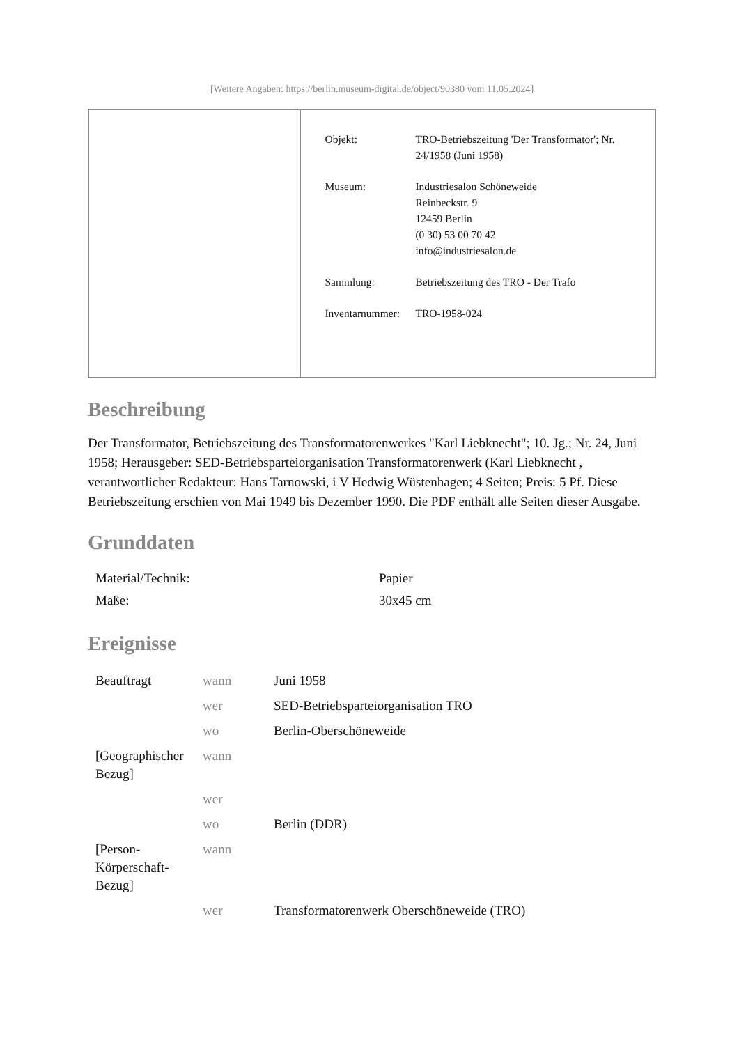[Weitere Angaben: https://berlin.museum-digital.de/object/90380 vom 11.05.2024]
| Objekt: | TRO-Betriebszeitung 'Der Transformator'; Nr. 24/1958 (Juni 1958) |
| Museum: | Industriesalon Schöneweide Reinbeckstr. 9 12459 Berlin (0 30) 53 00 70 42 info@industriesalon.de |
| Sammlung: | Betriebszeitung des TRO - Der Trafo |
| Inventarnummer: | TRO-1958-024 |
Beschreibung
Der Transformator, Betriebszeitung des Transformatorenwerkes "Karl Liebknecht"; 10. Jg.; Nr. 24, Juni 1958; Herausgeber: SED-Betriebsparteiorganisation Transformatorenwerk (Karl Liebknecht , verantwortlicher Redakteur: Hans Tarnowski, i V Hedwig Wüstenhagen; 4 Seiten; Preis: 5 Pf. Diese Betriebszeitung erschien von Mai 1949 bis Dezember 1990. Die PDF enthält alle Seiten dieser Ausgabe.
Grunddaten
| Material/Technik: | Papier |
| Maße: | 30x45 cm |
Ereignisse
| Beauftragt | wann | Juni 1958 |
| | wer | SED-Betriebsparteiorganisation TRO |
| | wo | Berlin-Oberschöneweide |
| [Geographischer Bezug] | wann | |
| | wer | |
| | wo | Berlin (DDR) |
| [Person-Körperschaft-Bezug] | wann | |
| | wer | Transformatorenwerk Oberschöneweide (TRO) |